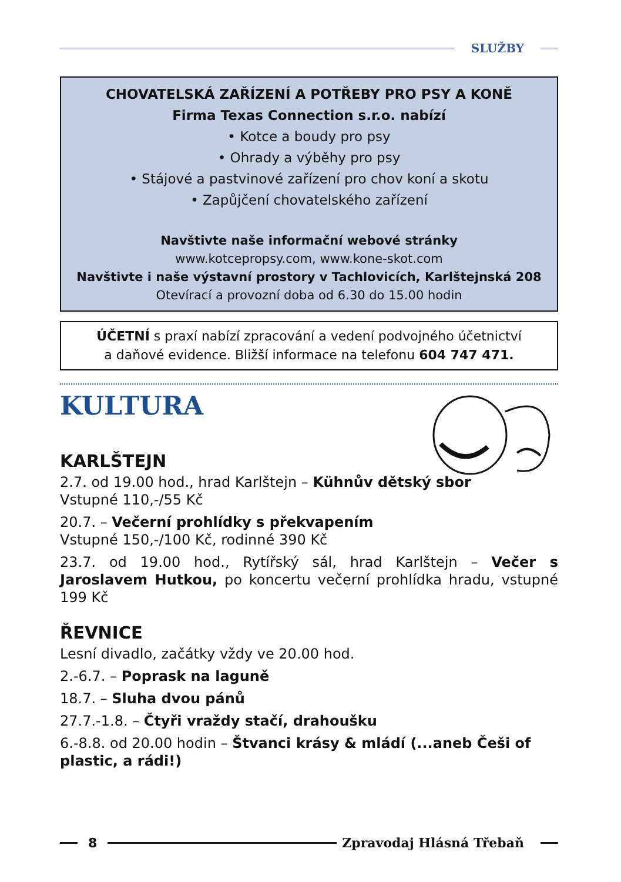SLUŽBY
CHOVATELSKÁ ZAŘÍZENÍ A POTŘEBY PRO PSY A KONĚ
Firma Texas Connection s.r.o. nabízí
• Kotce a boudy pro psy
• Ohrady a výběhy pro psy
• Stájové a pastvinové zařízení pro chov koní a skotu
• Zapůjčení chovatelského zařízení
Navštivte naše informační webové stránky
www.kotcepropsy.com, www.kone-skot.com
Navštivte i naše výstavní prostory v Tachlovicích, Karlštejnská 208
Otevírací a provozní doba od 6.30 do 15.00 hodin
ÚČETNÍ s praxí nabízí zpracování a vedení podvojného účetnictví
a daňové evidence. Bližší informace na telefonu 604 747 471.
KULTURA
KARLŠTEJN
2.7. od 19.00 hod., hrad Karlštejn – Kühnův dětský sbor
Vstupné 110,-/55 Kč
20.7. – Večerní prohlídky s překvapením
Vstupné 150,-/100 Kč, rodinné 390 Kč
23.7. od 19.00 hod., Rytířský sál, hrad Karlštejn – Večer s Jaroslavem Hutkou, po koncertu večerní prohlídka hradu, vstupné 199 Kč
ŘEVNICE
Lesní divadlo, začátky vždy ve 20.00 hod.
2.-6.7. – Poprask na laguně
18.7. – Sluha dvou pánů
27.7.-1.8. – Čtyři vraždy stačí, drahoušku
6.-8.8. od 20.00 hodin – Štvanci krásy & mládí (...aneb Češi of plastic, a rádi!)
8 Zpravodaj Hlásná Třebaň